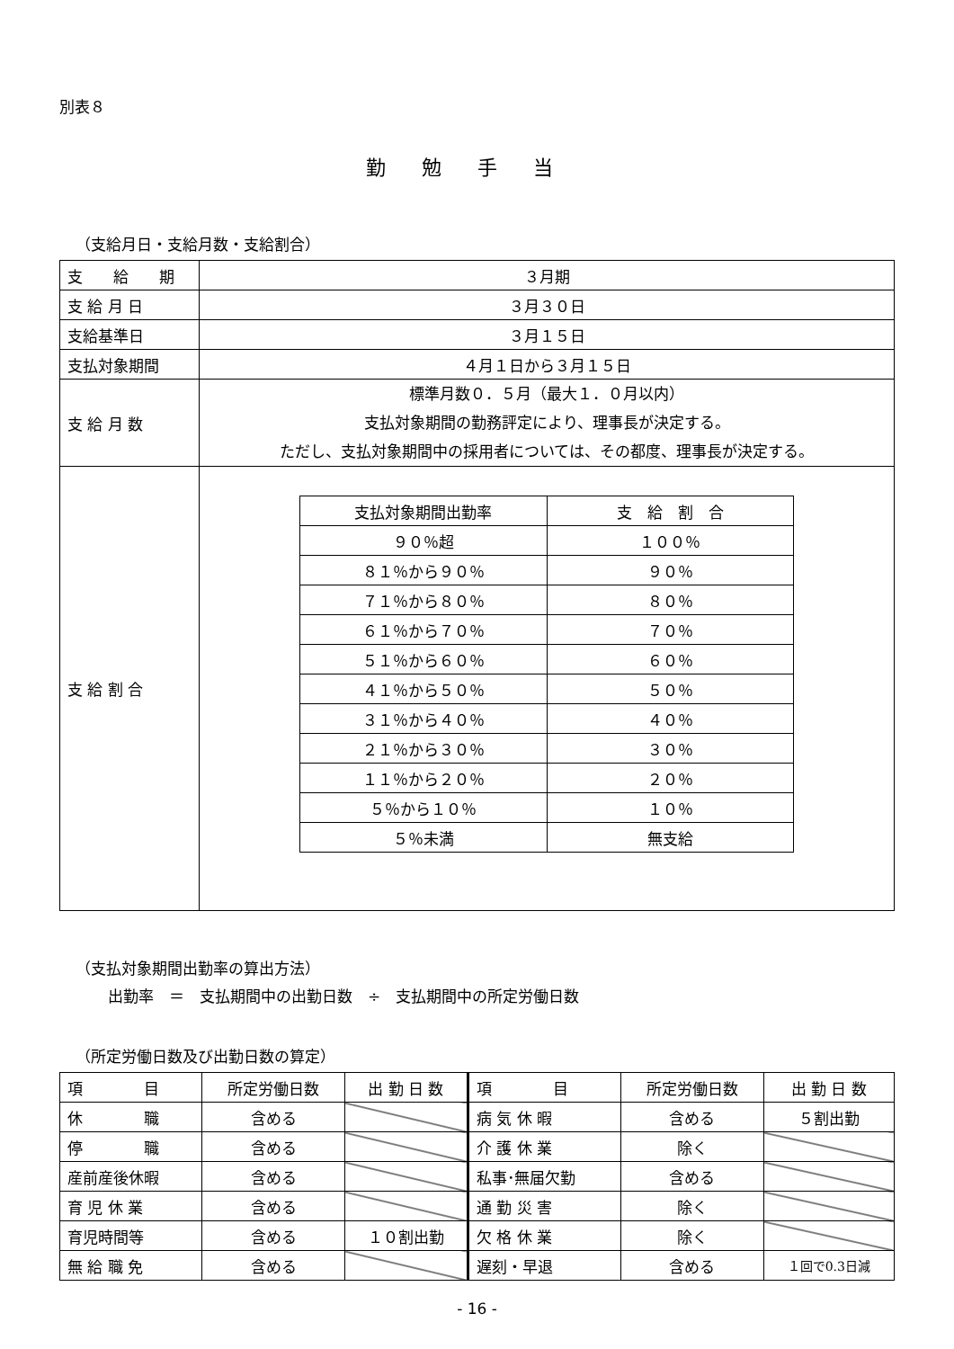別表８
勤勉手当
（支給月日・支給月数・支給割合）
| 支 給 期 | ３月期 |
| 支 給 月 日 | ３月３０日 |
| 支給基準日 | ３月１５日 |
| 支払対象期間 | ４月１日から３月１５日 |
| 支 給 月 数 | 標準月数０．５月（最大１．０月以内） 支払対象期間の勤務評定により、理事長が決定する。 ただし、支払対象期間中の採用者については、その都度、理事長が決定する。 |
| 支 給 割 合 | / 支払対象期間出勤率 / 支 給 割 合 / / --- / --- / / ９０％超 / １００％ / / ８１％から９０％ / ９０％ / / ７１％から８０％ / ８０％ / / ６１％から７０％ / ７０％ / / ５１％から６０％ / ６０％ / / ４１％から５０％ / ５０％ / / ３１％から４０％ / ４０％ / / ２１％から３０％ / ３０％ / / １１％から２０％ / ２０％ / / ５％から１０％ / １０％ / / ５％未満 / 無支給 / |
（支払対象期間出勤率の算出方法）
出勤率　＝　支払期間中の出勤日数　÷　支払期間中の所定労働日数
（所定労働日数及び出勤日数の算定）
| 項 目 | 所定労働日数 | 出 勤 日 数 | 項 目 | 所定労働日数 | 出 勤 日 数 |
| --- | --- | --- | --- | --- | --- |
| 休 職 | 含める | | 病 気 休 暇 | 含める | ５割出勤 |
| 停 職 | 含める | | 介 護 休 業 | 除く | |
| 産前産後休暇 | 含める | | 私事･無届欠勤 | 含める | |
| 育 児 休 業 | 含める | | 通 勤 災 害 | 除く | |
| 育児時間等 | 含める | １０割出勤 | 欠 格 休 業 | 除く | |
| 無 給 職 免 | 含める | | 遅刻・早退 | 含める | １回で0.3日減 |
- 16 -